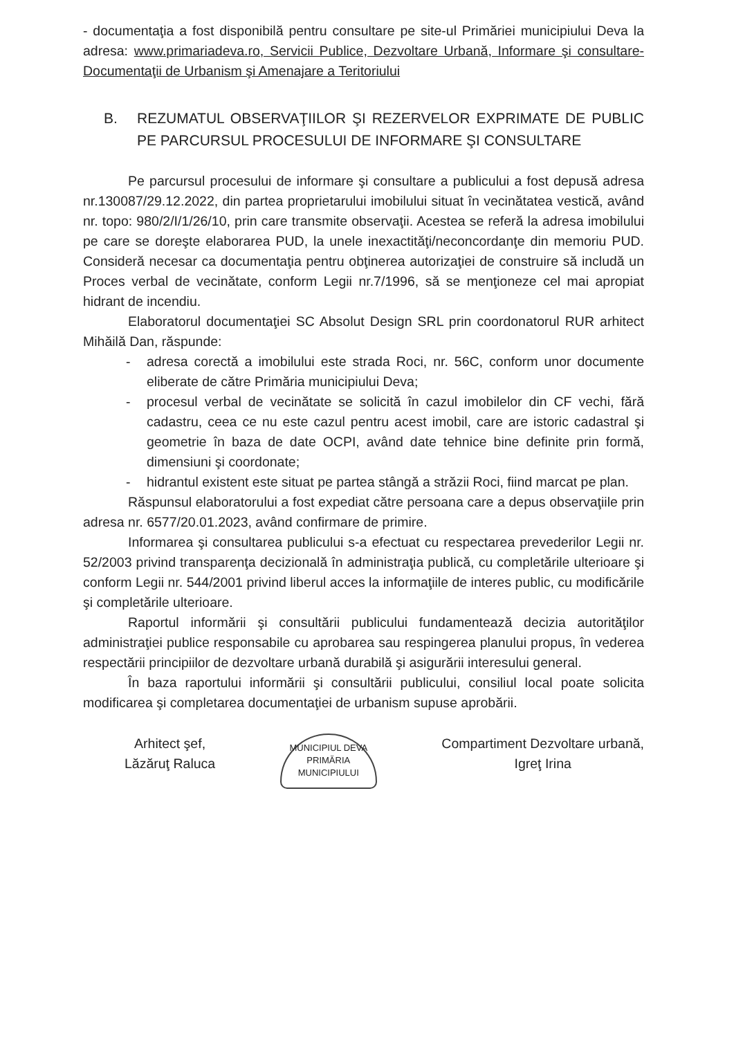- documentaţia a fost disponibilă pentru consultare pe site-ul Primăriei municipiului Deva la adresa: www.primariadeva.ro, Servicii Publice, Dezvoltare Urbană, Informare şi consultare-Documentaţii de Urbanism şi Amenajare a Teritoriului
B. REZUMATUL OBSERVAŢIILOR ŞI REZERVELOR EXPRIMATE DE PUBLIC PE PARCURSUL PROCESULUI DE INFORMARE ŞI CONSULTARE
Pe parcursul procesului de informare şi consultare a publicului a fost depusă adresa nr.130087/29.12.2022, din partea proprietarului imobilului situat în vecinătatea vestică, având nr. topo: 980/2/I/1/26/10, prin care transmite observaţii. Acestea se referă la adresa imobilului pe care se doreşte elaborarea PUD, la unele inexactităţi/neconcordanţe din memoriu PUD. Consideră necesar ca documentaţia pentru obţinerea autorizaţiei de construire să includă un Proces verbal de vecinătate, conform Legii nr.7/1996, să se menţioneze cel mai apropiat hidrant de incendiu.
Elaboratorul documentaţiei SC Absolut Design SRL prin coordonatorul RUR arhitect Mihăilă Dan, răspunde:
- adresa corectă a imobilului este strada Roci, nr. 56C, conform unor documente eliberate de către Primăria municipiului Deva;
- procesul verbal de vecinătate se solicită în cazul imobilelor din CF vechi, fără cadastru, ceea ce nu este cazul pentru acest imobil, care are istoric cadastral şi geometrie în baza de date OCPI, având date tehnice bine definite prin formă, dimensiuni şi coordonate;
- hidrantul existent este situat pe partea stângă a străzii Roci, fiind marcat pe plan.
Răspunsul elaboratorului a fost expediat către persoana care a depus observaţiile prin adresa nr. 6577/20.01.2023, având confirmare de primire.
Informarea şi consultarea publicului s-a efectuat cu respectarea prevederilor Legii nr. 52/2003 privind transparenţa decizională în administraţia publică, cu completările ulterioare şi conform Legii nr. 544/2001 privind liberul acces la informaţiile de interes public, cu modificările şi completările ulterioare.
Raportul informării şi consultării publicului fundamentează decizia autorităţilor administraţiei publice responsabile cu aprobarea sau respingerea planului propus, în vederea respectării principiilor de dezvoltare urbană durabilă şi asigurării interesului general.
În baza raportului informării şi consultării publicului, consiliul local poate solicita modificarea şi completarea documentaţiei de urbanism supuse aprobării.
Arhitect şef,
Lăzăruţ Raluca
MUNICIPIUL DEVA
PRIMĂRIA
MUNICIPIULUI
Compartiment Dezvoltare urbană,
Igreţ Irina